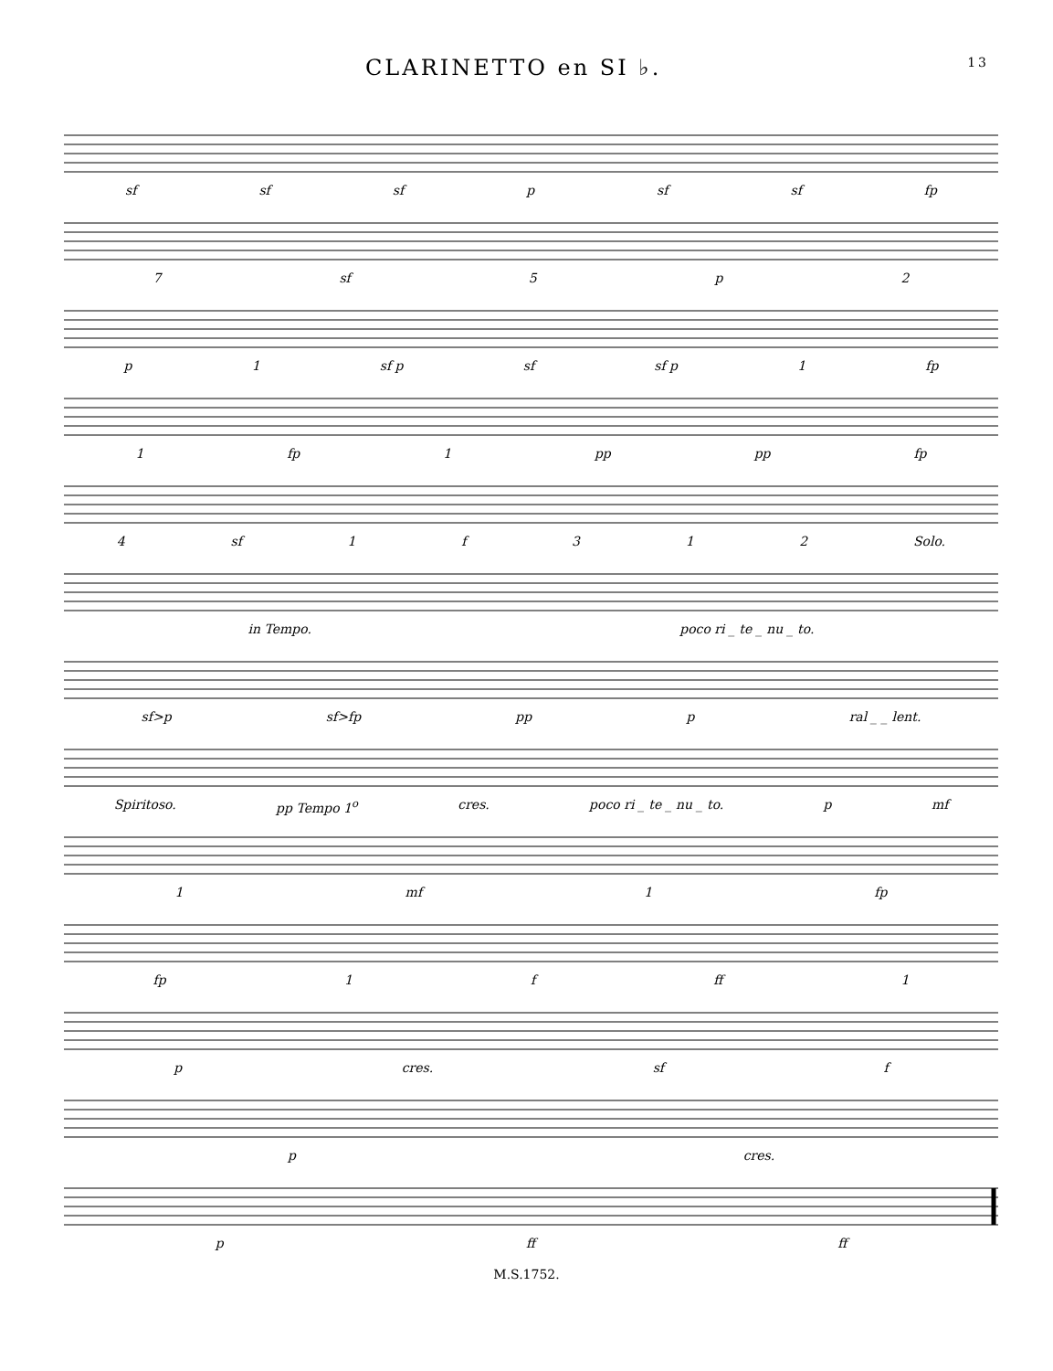CLARINETTO en SI ♭. 13
sf sf sf p sf sf fp
7 sf 5 p 2
p 1 sf p sf sf p 1 fp
1 fp 1 pp pp fp
4 sf 1 f 312 Solo.
in Tempo. poco ri _ te _ nu _ to.
sf>p sf>fp pp p ral _ _ lent.
Spiritoso. pp Tempo 1<sup>o</sup> cres. poco ri _ te _ nu _ to. p mf
1 mf 1 fp
fp 1 f ff 1
p cres. sf f
p cres.
p ff ff
M.S.1752.